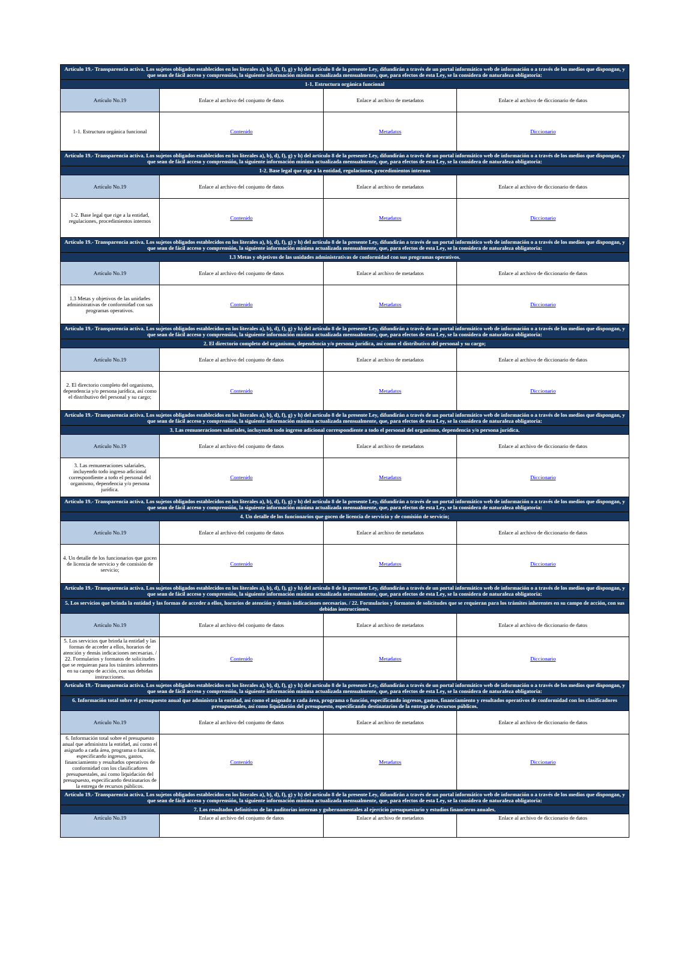| Artículo 19.- Transparencia activa. Los sujetos obligados establecidos en los literales a), b), d), f), g) y h) del artículo 8 de la presente Ley, difundirán a través de un portal informático web de información o a través de los medios que dispongan, y que sean de fácil acceso y comprensión, la siguiente información mínima actualizada mensualmente, que, para efectos de esta Ley, se la considera de naturaleza obligatoria: | | | |
| 1-1. Estructura orgánica funcional | | | |
| Artículo No.19 | Enlace al archivo del conjunto de datos | Enlace al archivo de metadatos | Enlace al archivo de diccionario de datos |
| 1-1. Estructura orgánica funcional | Contenido | Metadatos | Diccionario |
| Artículo 19.- Transparencia activa. Los sujetos obligados establecidos en los literales a), b), d), f), g) y h) del artículo 8 de la presente Ley, difundirán a través de un portal informático web de información o a través de los medios que dispongan, y que sean de fácil acceso y comprensión, la siguiente información mínima actualizada mensualmente, que, para efectos de esta Ley, se la considera de naturaleza obligatoria: | | | |
| 1-2. Base legal que rige a la entidad, regulaciones, procedimientos internos | | | |
| Artículo No.19 | Enlace al archivo del conjunto de datos | Enlace al archivo de metadatos | Enlace al archivo de diccionario de datos |
| 1-2. Base legal que rige a la entidad, regulaciones, procedimientos internos | Contenido | Metadatos | Diccionario |
| Artículo 19.- Transparencia activa. Los sujetos obligados establecidos en los literales a), b), d), f), g) y h) del artículo 8 de la presente Ley, difundirán a través de un portal informático web de información o a través de los medios que dispongan, y que sean de fácil acceso y comprensión, la siguiente información mínima actualizada mensualmente, que, para efectos de esta Ley, se la considera de naturaleza obligatoria: | | | |
| 1.3 Metas y objetivos de las unidades administrativas de conformidad con sus programas operativos. | | | |
| Artículo No.19 | Enlace al archivo del conjunto de datos | Enlace al archivo de metadatos | Enlace al archivo de diccionario de datos |
| 1.3 Metas y objetivos de las unidades administrativas de conformidad con sus programas operativos. | Contenido | Metadatos | Diccionario |
| Artículo 19.- Transparencia activa. Los sujetos obligados establecidos en los literales a), b), d), f), g) y h) del artículo 8 de la presente Ley, difundirán a través de un portal informático web de información o a través de los medios que dispongan, y que sean de fácil acceso y comprensión, la siguiente información mínima actualizada mensualmente, que, para efectos de esta Ley, se la considera de naturaleza obligatoria: | | | |
| 2. El directorio completo del organismo, dependencia y/o persona jurídica, así como el distributivo del personal y su cargo; | | | |
| Artículo No.19 | Enlace al archivo del conjunto de datos | Enlace al archivo de metadatos | Enlace al archivo de diccionario de datos |
| 2. El directorio completo del organismo, dependencia y/o persona jurídica, así como el distributivo del personal y su cargo; | Contenido | Metadatos | Diccionario |
| Artículo 19.- Transparencia activa. Los sujetos obligados establecidos en los literales a), b), d), f), g) y h) del artículo 8 de la presente Ley, difundirán a través de un portal informático web de información o a través de los medios que dispongan, y que sean de fácil acceso y comprensión, la siguiente información mínima actualizada mensualmente, que, para efectos de esta Ley, se la considera de naturaleza obligatoria: | | | |
| 3. Las remuneraciones salariales, incluyendo todo ingreso adicional correspondiente a todo el personal del organismo, dependencia y/o persona jurídica. | | | |
| Artículo No.19 | Enlace al archivo del conjunto de datos | Enlace al archivo de metadatos | Enlace al archivo de diccionario de datos |
| 3. Las remuneraciones salariales, incluyendo todo ingreso adicional correspondiente a todo el personal del organismo, dependencia y/o persona jurídica. | Contenido | Metadatos | Diccionario |
| Artículo 19.- Transparencia activa. Los sujetos obligados establecidos en los literales a), b), d), f), g) y h) del artículo 8 de la presente Ley, difundirán a través de un portal informático web de información o a través de los medios que dispongan, y que sean de fácil acceso y comprensión, la siguiente información mínima actualizada mensualmente, que, para efectos de esta Ley, se la considera de naturaleza obligatoria: | | | |
| 4. Un detalle de los funcionarios que gocen de licencia de servicio y de comisión de servicio; | | | |
| Artículo No.19 | Enlace al archivo del conjunto de datos | Enlace al archivo de metadatos | Enlace al archivo de diccionario de datos |
| 4. Un detalle de los funcionarios que gocen de licencia de servicio y de comisión de servicio; | Contenido | Metadatos | Diccionario |
| Artículo 19.- Transparencia activa. Los sujetos obligados establecidos en los literales a), b), d), f), g) y h) del artículo 8 de la presente Ley, difundirán a través de un portal informático web de información o a través de los medios que dispongan, y que sean de fácil acceso y comprensión, la siguiente información mínima actualizada mensualmente, que, para efectos de esta Ley, se la considera de naturaleza obligatoria: | | | |
| 5. Los servicios que brinda la entidad y las formas de acceder a ellos, horarios de atención y demás indicaciones necesarias. / 22. Formularios y formatos de solicitudes que se requieran para los trámites inherentes en su campo de acción, con sus debidas instrucciones. | | | |
| Artículo No.19 | Enlace al archivo del conjunto de datos | Enlace al archivo de metadatos | Enlace al archivo de diccionario de datos |
| 5. Los servicios que brinda la entidad y las formas de acceder a ellos, horarios de atención y demás indicaciones necesarias. / 22. Formularios y formatos de solicitudes que se requieran para los trámites inherentes en su campo de acción, con sus debidas instrucciones. | Contenido | Metadatos | Diccionario |
| Artículo 19.- Transparencia activa. Los sujetos obligados establecidos en los literales a), b), d), f), g) y h) del artículo 8 de la presente Ley, difundirán a través de un portal informático web de información o a través de los medios que dispongan, y que sean de fácil acceso y comprensión, la siguiente información mínima actualizada mensualmente, que, para efectos de esta Ley, se la considera de naturaleza obligatoria: | | | |
| 6. Información total sobre el presupuesto anual que administra la entidad, así como el asignado a cada área, programa o función, especificando ingresos, gastos, financiamiento y resultados operativos de conformidad con los clasificadores presupuestales, así como liquidación del presupuesto, especificando destinatarios de la entrega de recursos públicos. | | | |
| Artículo No.19 | Enlace al archivo del conjunto de datos | Enlace al archivo de metadatos | Enlace al archivo de diccionario de datos |
| 6. Información total sobre el presupuesto anual que administra la entidad, así como el asignado a cada área, programa o función, especificando ingresos, gastos, financiamiento y resultados operativos de conformidad con los clasificadores presupuestales, así como liquidación del presupuesto, especificando destinatarios de la entrega de recursos públicos. | Contenido | Metadatos | Diccionario |
| Artículo 19.- Transparencia activa. Los sujetos obligados establecidos en los literales a), b), d), f), g) y h) del artículo 8 de la presente Ley, difundirán a través de un portal informático web de información o a través de los medios que dispongan, y que sean de fácil acceso y comprensión, la siguiente información mínima actualizada mensualmente, que, para efectos de esta Ley, se la considera de naturaleza obligatoria: | | | |
| 7. Los resultados definitivos de las auditorias internas y gubernamentales al ejercicio presupuestario y estudios financieros anuales. | | | |
| Artículo No.19 | Enlace al archivo del conjunto de datos | Enlace al archivo de metadatos | Enlace al archivo de diccionario de datos |